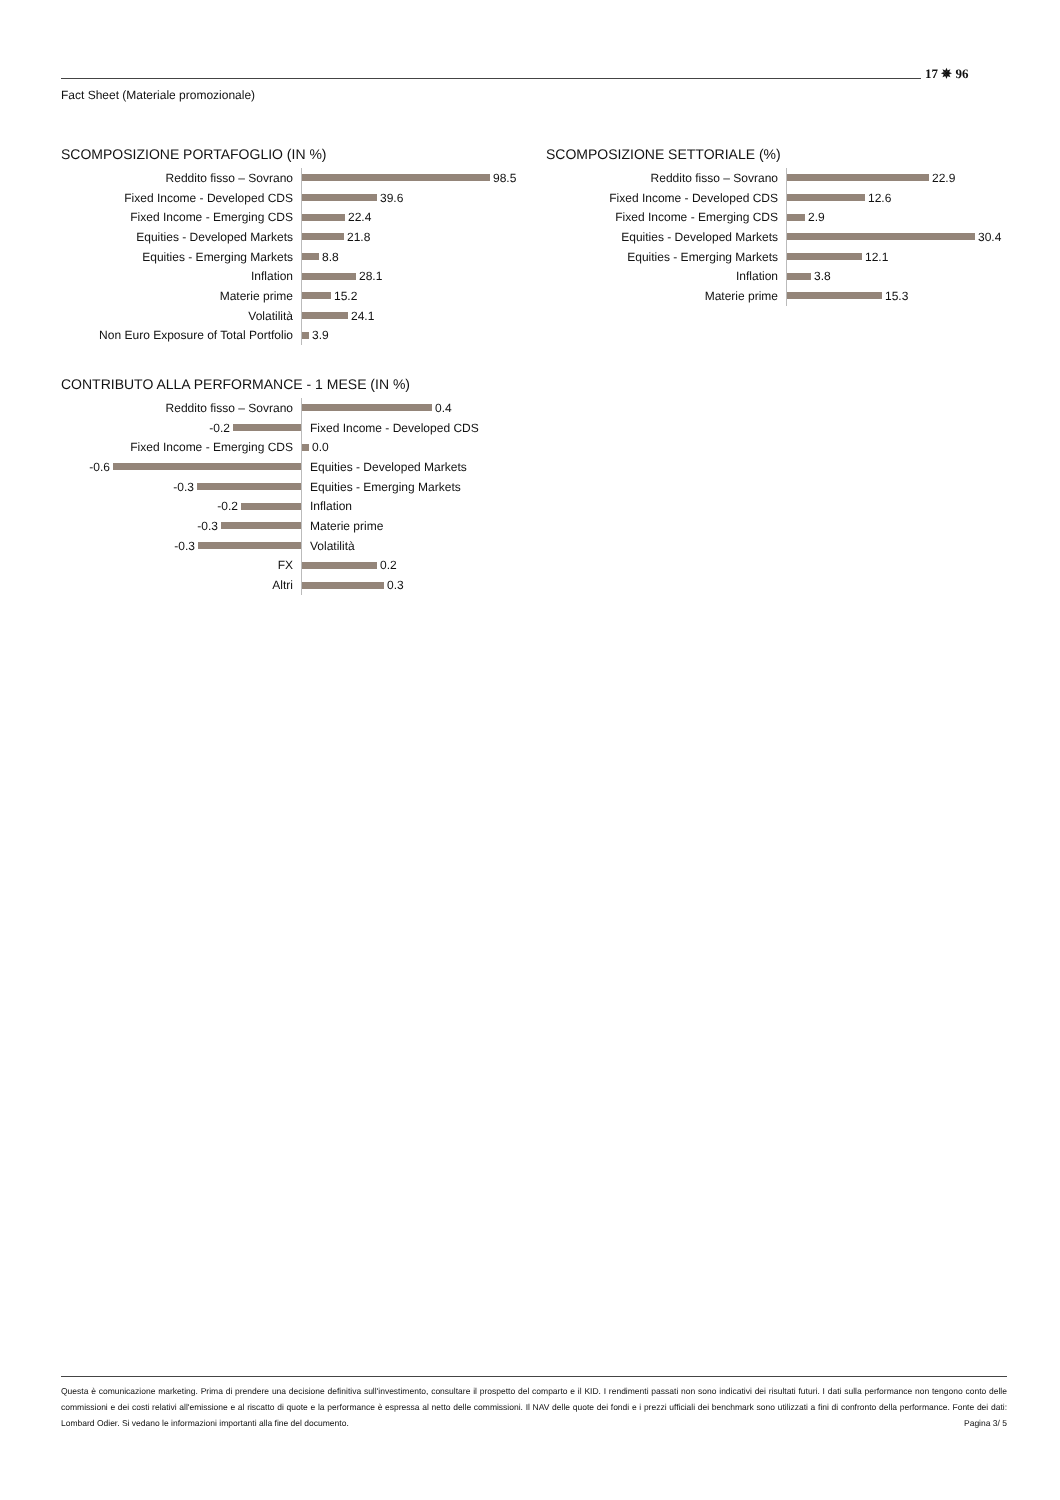Fact Sheet (Materiale promozionale)
17 ✵ 96
SCOMPOSIZIONE PORTAFOGLIO (IN %)
Reddito fisso – Sovrano
98.5
Fixed Income - Developed CDS
39.6
Fixed Income - Emerging CDS
22.4
Equities - Developed Markets
21.8
Equities - Emerging Markets
8.8
Inflation
28.1
Materie prime
15.2
Volatilità
24.1
Non Euro Exposure of Total Portfolio
3.9
SCOMPOSIZIONE SETTORIALE (%)
Reddito fisso – Sovrano
22.9
Fixed Income - Developed CDS
12.6
Fixed Income - Emerging CDS
2.9
Equities - Developed Markets
30.4
Equities - Emerging Markets
12.1
Inflation
3.8
Materie prime
15.3
CONTRIBUTO ALLA PERFORMANCE - 1 MESE (IN %)
Reddito fisso – Sovrano
0.4
-0.2
Fixed Income - Developed CDS
Fixed Income - Emerging CDS
0.0
-0.6
Equities - Developed Markets
-0.3
Equities - Emerging Markets
-0.2
Inflation
-0.3
Materie prime
-0.3
Volatilità
FX
0.2
Altri
0.3
Questa è comunicazione marketing. Prima di prendere una decisione definitiva sull'investimento, consultare il prospetto del comparto e il KID. I rendimenti passati non sono indicativi dei risultati futuri. I dati sulla performance non tengono conto delle commissioni e dei costi relativi all'emissione e al riscatto di quote e la performance è espressa al netto delle commissioni. Il NAV delle quote dei fondi e i prezzi ufficiali dei benchmark sono utilizzati a fini di confronto della performance. Fonte dei dati: Lombard Odier. Si vedano le informazioni importanti alla fine del documento. Pagina 3/ 5